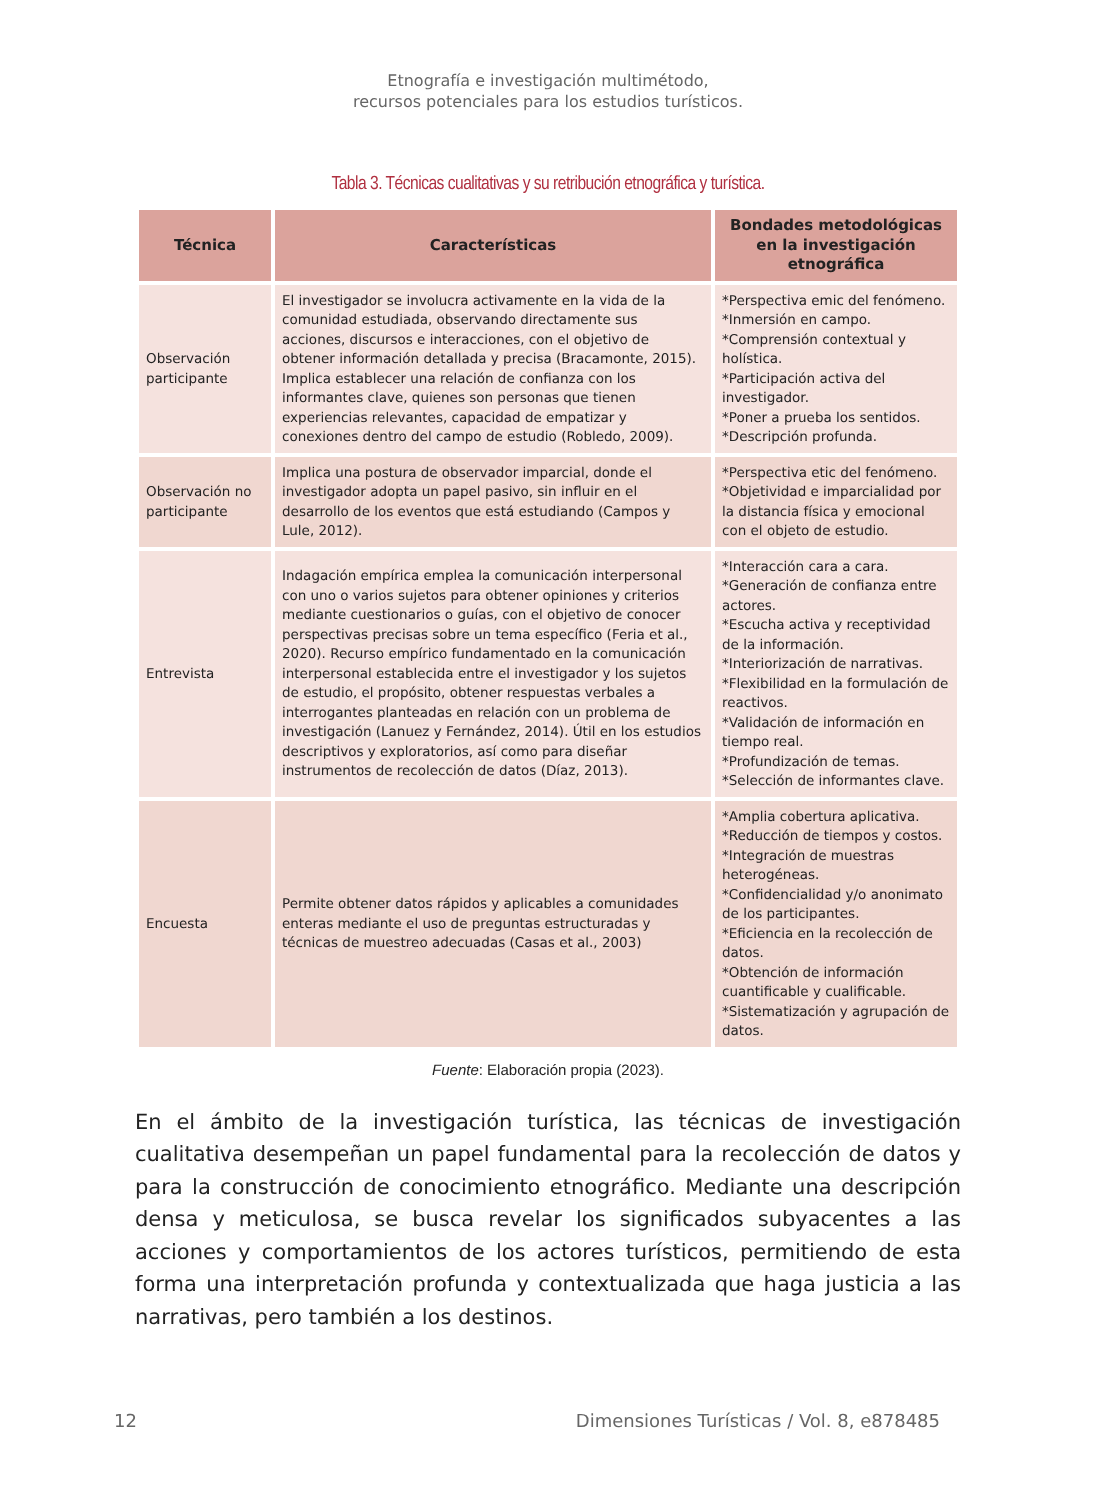Etnografía e investigación multimétodo,
recursos potenciales para los estudios turísticos.
Tabla 3. Técnicas cualitativas y su retribución etnográfica y turística.
| Técnica | Características | Bondades metodológicas en la investigación etnográfica |
| --- | --- | --- |
| Observación participante | El investigador se involucra activamente en la vida de la comunidad estudiada, observando directamente sus acciones, discursos e interacciones, con el objetivo de obtener información detallada y precisa (Bracamonte, 2015). Implica establecer una relación de confianza con los informantes clave, quienes son personas que tienen experiencias relevantes, capacidad de empatizar y conexiones dentro del campo de estudio (Robledo, 2009). | *Perspectiva emic del fenómeno. *Inmersión en campo. *Comprensión contextual y holística. *Participación activa del investigador. *Poner a prueba los sentidos. *Descripción profunda. |
| Observación no participante | Implica una postura de observador imparcial, donde el investigador adopta un papel pasivo, sin influir en el desarrollo de los eventos que está estudiando (Campos y Lule, 2012). | *Perspectiva etic del fenómeno. *Objetividad e imparcialidad por la distancia física y emocional con el objeto de estudio. |
| Entrevista | Indagación empírica emplea la comunicación interpersonal con uno o varios sujetos para obtener opiniones y criterios mediante cuestionarios o guías, con el objetivo de conocer perspectivas precisas sobre un tema específico (Feria et al., 2020). Recurso empírico fundamentado en la comunicación interpersonal establecida entre el investigador y los sujetos de estudio, el propósito, obtener respuestas verbales a interrogantes planteadas en relación con un problema de investigación (Lanuez y Fernández, 2014). Útil en los estudios descriptivos y exploratorios, así como para diseñar instrumentos de recolección de datos (Díaz, 2013). | *Interacción cara a cara. *Generación de confianza entre actores. *Escucha activa y receptividad de la información. *Interiorización de narrativas. *Flexibilidad en la formulación de reactivos. *Validación de información en tiempo real. *Profundización de temas. *Selección de informantes clave. |
| Encuesta | Permite obtener datos rápidos y aplicables a comunidades enteras mediante el uso de preguntas estructuradas y técnicas de muestreo adecuadas (Casas et al., 2003) | *Amplia cobertura aplicativa. *Reducción de tiempos y costos. *Integración de muestras heterogéneas. *Confidencialidad y/o anonimato de los participantes. *Eficiencia en la recolección de datos. *Obtención de información cuantificable y cualificable. *Sistematización y agrupación de datos. |
Fuente: Elaboración propia (2023).
En el ámbito de la investigación turística, las técnicas de investigación cualitativa desempeñan un papel fundamental para la recolección de datos y para la construcción de conocimiento etnográfico. Mediante una descripción densa y meticulosa, se busca revelar los significados subyacentes a las acciones y comportamientos de los actores turísticos, permitiendo de esta forma una interpretación profunda y contextualizada que haga justicia a las narrativas, pero también a los destinos.
12 Dimensiones Turísticas / Vol. 8, e878485